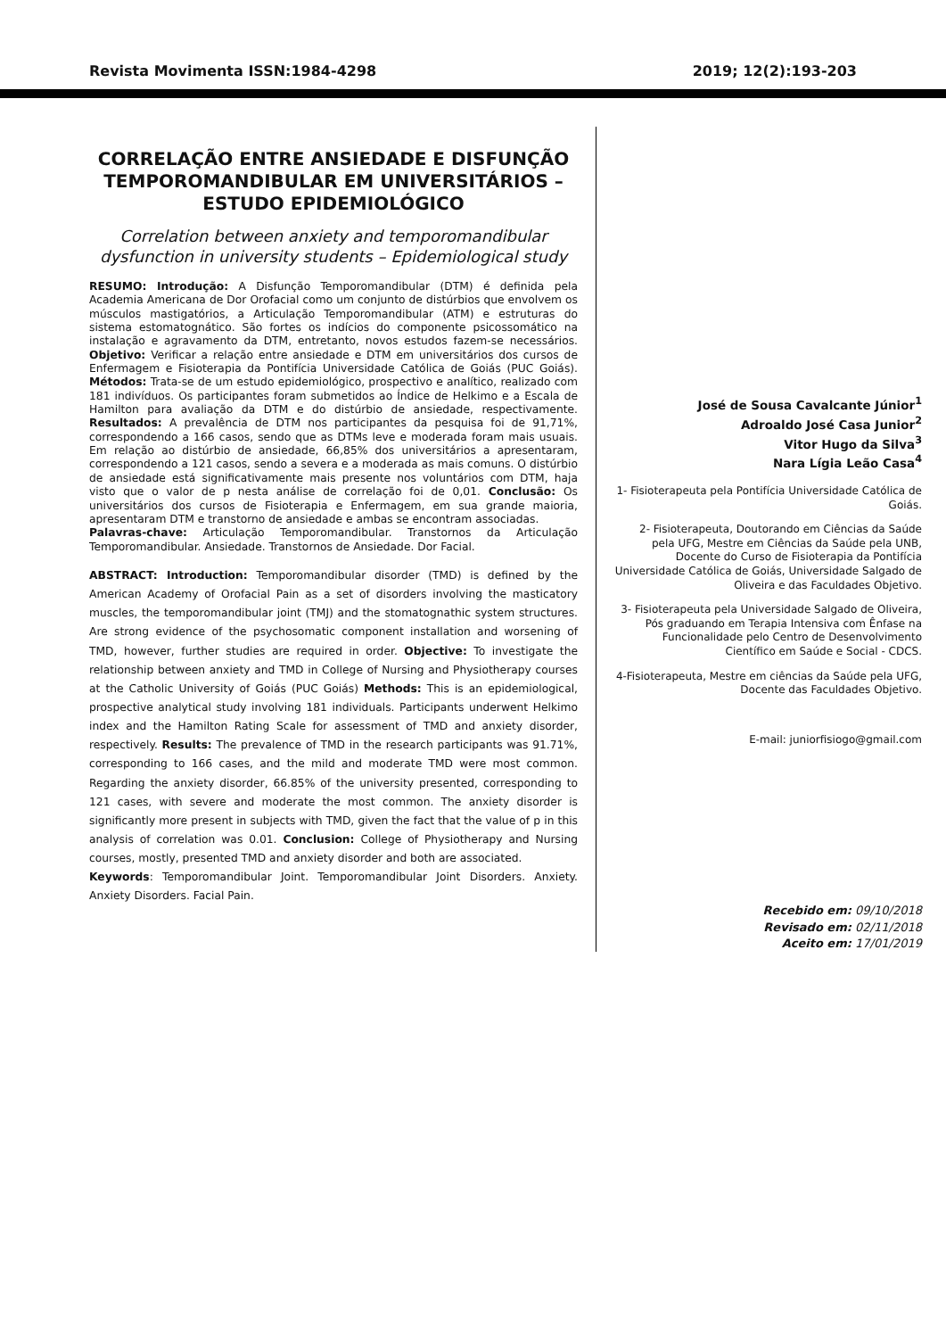Revista Movimenta ISSN:1984-4298 2019; 12(2):193-203
CORRELAÇÃO ENTRE ANSIEDADE E DISFUNÇÃO TEMPOROMANDIBULAR EM UNIVERSITÁRIOS – ESTUDO EPIDEMIOLÓGICO
Correlation between anxiety and temporomandibular dysfunction in university students – Epidemiological study
RESUMO: Introdução: A Disfunção Temporomandibular (DTM) é definida pela Academia Americana de Dor Orofacial como um conjunto de distúrbios que envolvem os músculos mastigatórios, a Articulação Temporomandibular (ATM) e estruturas do sistema estomatognático. São fortes os indícios do componente psicossomático na instalação e agravamento da DTM, entretanto, novos estudos fazem-se necessários. Objetivo: Verificar a relação entre ansiedade e DTM em universitários dos cursos de Enfermagem e Fisioterapia da Pontifícia Universidade Católica de Goiás (PUC Goiás). Métodos: Trata-se de um estudo epidemiológico, prospectivo e analítico, realizado com 181 indivíduos. Os participantes foram submetidos ao Índice de Helkimo e a Escala de Hamilton para avaliação da DTM e do distúrbio de ansiedade, respectivamente. Resultados: A prevalência de DTM nos participantes da pesquisa foi de 91,71%, correspondendo a 166 casos, sendo que as DTMs leve e moderada foram mais usuais. Em relação ao distúrbio de ansiedade, 66,85% dos universitários a apresentaram, correspondendo a 121 casos, sendo a severa e a moderada as mais comuns. O distúrbio de ansiedade está significativamente mais presente nos voluntários com DTM, haja visto que o valor de p nesta análise de correlação foi de 0,01. Conclusão: Os universitários dos cursos de Fisioterapia e Enfermagem, em sua grande maioria, apresentaram DTM e transtorno de ansiedade e ambas se encontram associadas.
Palavras-chave: Articulação Temporomandibular. Transtornos da Articulação Temporomandibular. Ansiedade. Transtornos de Ansiedade. Dor Facial.
ABSTRACT: Introduction: Temporomandibular disorder (TMD) is defined by the American Academy of Orofacial Pain as a set of disorders involving the masticatory muscles, the temporomandibular joint (TMJ) and the stomatognathic system structures. Are strong evidence of the psychosomatic component installation and worsening of TMD, however, further studies are required in order. Objective: To investigate the relationship between anxiety and TMD in College of Nursing and Physiotherapy courses at the Catholic University of Goiás (PUC Goiás) Methods: This is an epidemiological, prospective analytical study involving 181 individuals. Participants underwent Helkimo index and the Hamilton Rating Scale for assessment of TMD and anxiety disorder, respectively. Results: The prevalence of TMD in the research participants was 91.71%, corresponding to 166 cases, and the mild and moderate TMD were most common. Regarding the anxiety disorder, 66.85% of the university presented, corresponding to 121 cases, with severe and moderate the most common. The anxiety disorder is significantly more present in subjects with TMD, given the fact that the value of p in this analysis of correlation was 0.01. Conclusion: College of Physiotherapy and Nursing courses, mostly, presented TMD and anxiety disorder and both are associated.
Keywords: Temporomandibular Joint. Temporomandibular Joint Disorders. Anxiety. Anxiety Disorders. Facial Pain.
José de Sousa Cavalcante Júnior<sup>1</sup>
Adroaldo José Casa Junior<sup>2</sup>
Vitor Hugo da Silva<sup>3</sup>
Nara Lígia Leão Casa<sup>4</sup>
1- Fisioterapeuta pela Pontifícia Universidade Católica de Goiás.
2- Fisioterapeuta, Doutorando em Ciências da Saúde pela UFG, Mestre em Ciências da Saúde pela UNB, Docente do Curso de Fisioterapia da Pontifícia Universidade Católica de Goiás, Universidade Salgado de Oliveira e das Faculdades Objetivo.
3- Fisioterapeuta pela Universidade Salgado de Oliveira, Pós graduando em Terapia Intensiva com Ênfase na Funcionalidade pelo Centro de Desenvolvimento Científico em Saúde e Social - CDCS.
4-Fisioterapeuta, Mestre em ciências da Saúde pela UFG, Docente das Faculdades Objetivo.
E-mail: juniorfisiogo@gmail.com
Recebido em: 09/10/2018
Revisado em: 02/11/2018
Aceito em: 17/01/2019